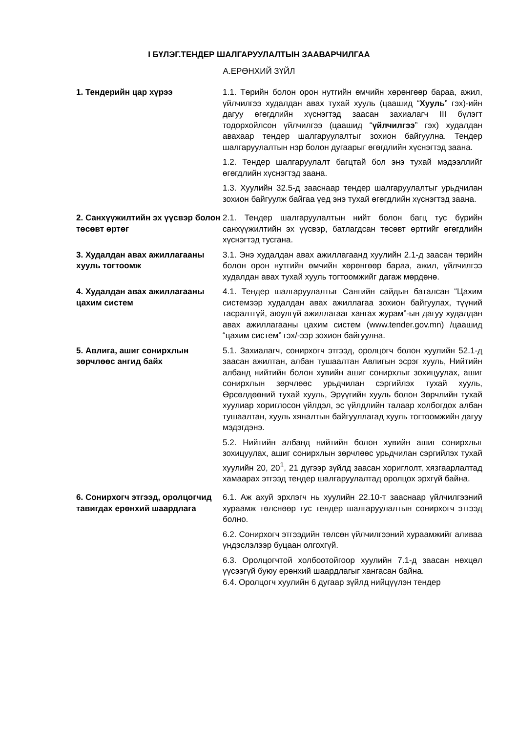I БҮЛЭГ.ТЕНДЕР ШАЛГАРУУЛАЛТЫН ЗААВАРЧИЛГАА
А.ЕРӨНХИЙ ЗҮЙЛ
| 1. Тендерийн цар хүрээ | 1.1. Төрийн болон орон нутгийн өмчийн хөрөнгөөр бараа, ажил, үйлчилгээ худалдан авах тухай хууль (цаашид “ Хууль ” гэх)-ийн дагуу өгөгдлийн хүснэгтэд заасан захиалагч III бүлэгт тодорхойлсон үйлчилгээ (цаашид “ үйлчилгээ ” гэх) худалдан авахаар тендер шалгаруулалтыг зохион байгуулна. Тендер шалгаруулалтын нэр болон дугаарыг өгөгдлийн хүснэгтэд заана. 1.2. Тендер шалгаруулалт багцтай бол энэ тухай мэдээллийг өгөгдлийн хүснэгтэд заана. 1.3. Хуулийн 32.5-д зааснаар тендер шалгаруулалтыг урьдчилан зохион байгуулж байгаа үед энэ тухай өгөгдлийн хүснэгтэд заана. |
| 2. Санхүүжилтийн эх үүсвэр болон төсөвт өртөг | 2.1. Тендер шалгаруулалтын нийт болон багц тус бүрийн санхүүжилтийн эх үүсвэр, батлагдсан төсөвт өртгийг өгөгдлийн хүснэгтэд тусгана. |
| 3. Худалдан авах ажиллагааны хууль тогтоомж | 3.1. Энэ худалдан авах ажиллагаанд хуулийн 2.1-д заасан төрийн болон орон нутгийн өмчийн хөрөнгөөр бараа, ажил, үйлчилгээ худалдан авах тухай хууль тогтоомжийг дагаж мөрдөнө. |
| 4. Худалдан авах ажиллагааны цахим систем | 4.1. Тендер шалгаруулалтыг Сангийн сайдын баталсан “Цахим системээр худалдан авах ажиллагаа зохион байгуулах, түүний тасралтгүй, аюулгүй ажиллагааг хангах журам”-ын дагуу худалдан авах ажиллагааны цахим систем (www.tender.gov.mn) /цаашид “цахим систем” гэх/-ээр зохион байгуулна. |
| 5. Авлига, ашиг сонирхлын зөрчлөөс ангид байх | 5.1. Захиалагч, сонирхогч этгээд, оролцогч болон хуулийн 52.1-д заасан ажилтан, албан тушаалтан Авлигын эсрэг хууль, Нийтийн албанд нийтийн болон хувийн ашиг сонирхлыг зохицуулах, ашиг сонирхлын зөрчлөөс урьдчилан сэргийлэх тухай хууль, Өрсөлдөөний тухай хууль, Эрүүгийн хууль болон Зөрчлийн тухай хуулиар хориглосон үйлдэл, эс үйлдлийн талаар холбогдох албан тушаалтан, хууль хяналтын байгууллагад хууль тогтоомжийн дагуу мэдэгдэнэ. 5.2. Нийтийн албанд нийтийн болон хувийн ашиг сонирхлыг зохицуулах, ашиг сонирхлын зөрчлөөс урьдчилан сэргийлэх тухай хуулийн 20, 20<sup>1</sup>, 21 дүгээр зүйлд заасан хориглолт, хязгаарлалтад хамаарах этгээд тендер шалгаруулалтад оролцох эрхгүй байна. |
| 6. Сонирхогч этгээд, оролцогчид тавигдах ерөнхий шаардлага | 6.1. Аж ахуй эрхлэгч нь хуулийн 22.10-т зааснаар үйлчилгээний хураамж төлснөөр тус тендер шалгаруулалтын сонирхогч этгээд болно. 6.2. Сонирхогч этгээдийн төлсөн үйлчилгээний хураамжийг аливаа үндэслэлээр буцаан олгохгүй. 6.3. Оролцогчтой холбоотойгоор хуулийн 7.1-д заасан нөхцөл үүсээгүй буюу ерөнхий шаардлагыг хангасан байна. 6.4. Оролцогч хуулийн 6 дугаар зүйлд нийцүүлэн тендер |